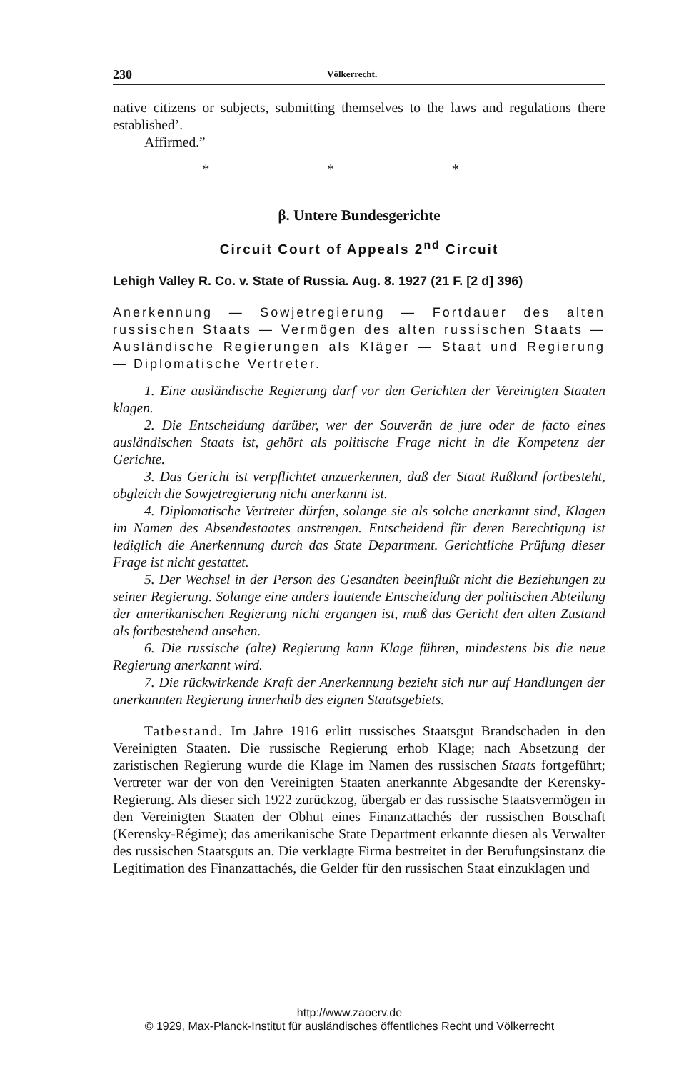230 Völkerrecht.
native citizens or subjects, submitting themselves to the laws and regulations there established’.
Affirmed.”
* * *
β. Untere Bundesgerichte
Circuit Court of Appeals 2<sup>nd</sup> Circuit
Lehigh Valley R. Co. v. State of Russia. Aug. 8. 1927 (21 F. [2 d] 396)
Anerkennung — Sowjetregierung — Fortdauer des alten russischen Staats — Vermögen des alten russischen Staats — Ausländische Regierungen als Kläger — Staat und Regierung — Diplomatische Vertreter.
1. Eine ausländische Regierung darf vor den Gerichten der Vereinigten Staaten klagen.
2. Die Entscheidung darüber, wer der Souverän de jure oder de facto eines ausländischen Staats ist, gehört als politische Frage nicht in die Kompetenz der Gerichte.
3. Das Gericht ist verpflichtet anzuerkennen, daß der Staat Rußland fortbesteht, obgleich die Sowjetregierung nicht anerkannt ist.
4. Diplomatische Vertreter dürfen, solange sie als solche anerkannt sind, Klagen im Namen des Absendestaates anstrengen. Entscheidend für deren Berechtigung ist lediglich die Anerkennung durch das State Department. Gerichtliche Prüfung dieser Frage ist nicht gestattet.
5. Der Wechsel in der Person des Gesandten beeinflußt nicht die Beziehungen zu seiner Regierung. Solange eine anders lautende Entscheidung der politischen Abteilung der amerikanischen Regierung nicht ergangen ist, muß das Gericht den alten Zustand als fortbestehend ansehen.
6. Die russische (alte) Regierung kann Klage führen, mindestens bis die neue Regierung anerkannt wird.
7. Die rückwirkende Kraft der Anerkennung bezieht sich nur auf Handlungen der anerkannten Regierung innerhalb des eignen Staatsgebiets.
Tatbestand. Im Jahre 1916 erlitt russisches Staatsgut Brandschaden in den Vereinigten Staaten. Die russische Regierung erhob Klage; nach Absetzung der zaristischen Regierung wurde die Klage im Namen des russischen Staats fortgeführt; Vertreter war der von den Vereinigten Staaten anerkannte Abgesandte der Kerensky- Regierung. Als dieser sich 1922 zurückzog, übergab er das russische Staatsvermögen in den Vereinigten Staaten der Obhut eines Finanzattachés der russischen Botschaft (Kerensky-Régime); das amerikanische State Department erkannte diesen als Verwalter des russischen Staatsguts an. Die verklagte Firma bestreitet in der Berufungsinstanz die Legitimation des Finanzattachés, die Gelder für den russischen Staat einzuklagen und
http://www.zaoerv.de
© 1929, Max-Planck-Institut für ausländisches öffentliches Recht und Völkerrecht